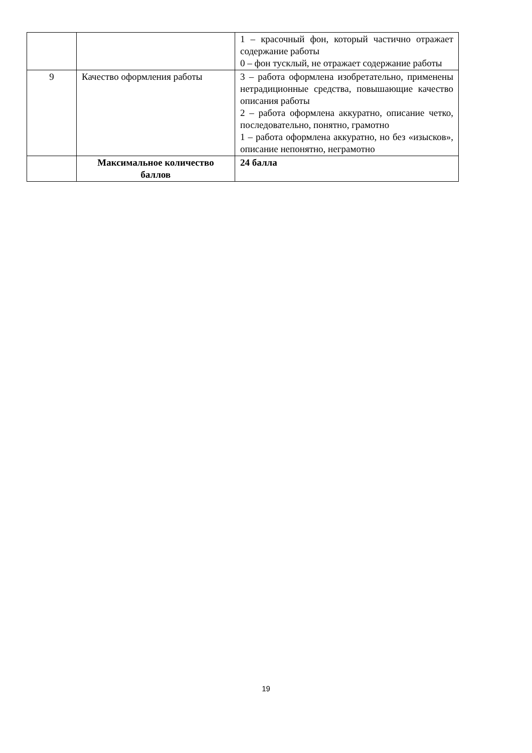| | | 1 – красочный фон, который частично отражает содержание работы 0 – фон тусклый, не отражает содержание работы |
| 9 | Качество оформления работы | 3 – работа оформлена изобретательно, применены нетрадиционные средства, повышающие качество описания работы 2 – работа оформлена аккуратно, описание четко, последовательно, понятно, грамотно 1 – работа оформлена аккуратно, но без «изысков», описание непонятно, неграмотно |
| | Максимальное количество баллов | 24 балла |
19